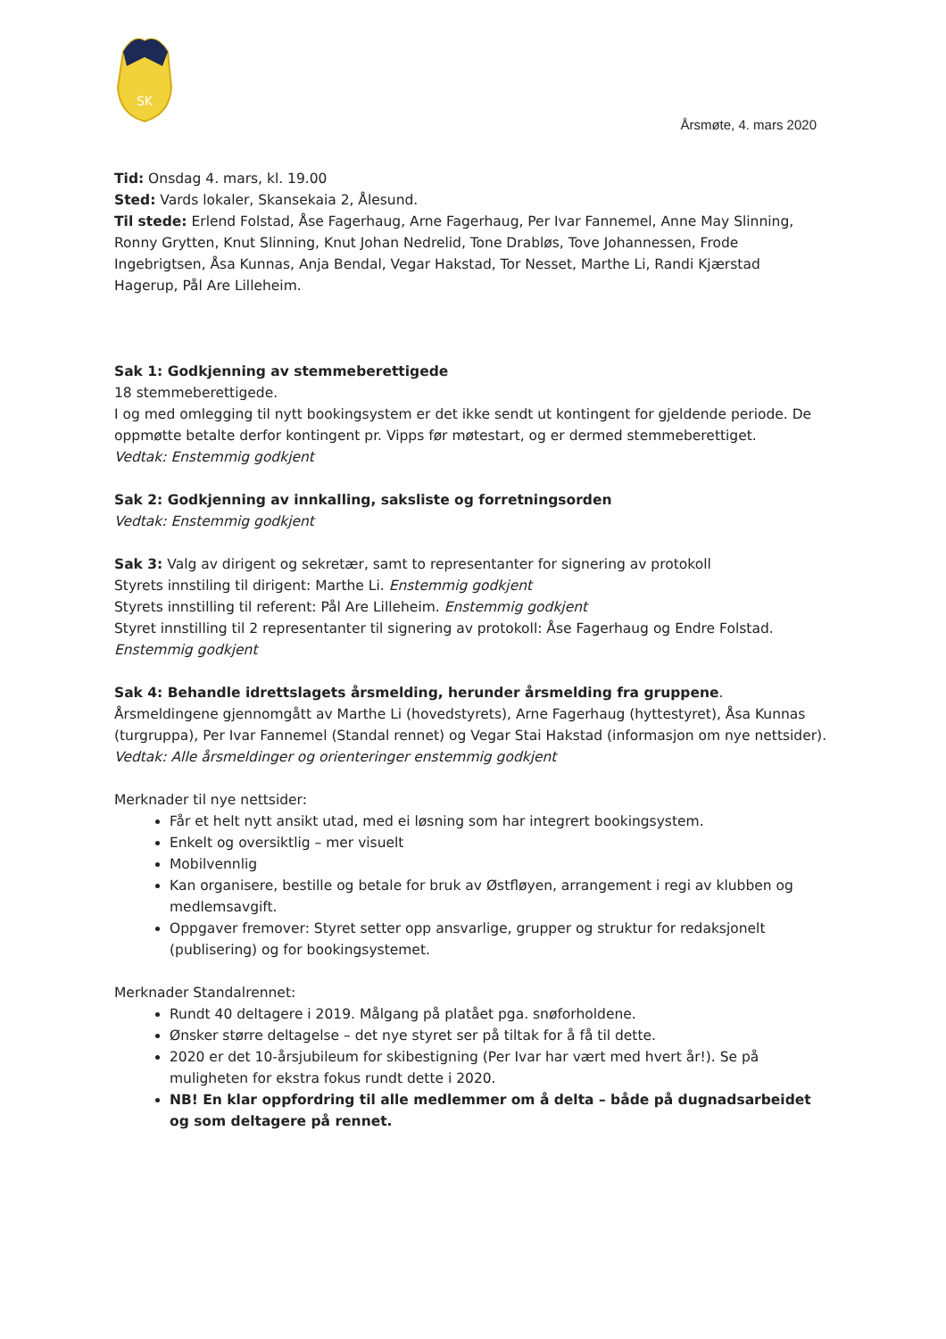SK
Årsmøte, 4. mars 2020
Tid: Onsdag 4. mars, kl. 19.00
Sted: Vards lokaler, Skansekaia 2, Ålesund.
Til stede: Erlend Folstad, Åse Fagerhaug, Arne Fagerhaug, Per Ivar Fannemel, Anne May Slinning, Ronny Grytten, Knut Slinning, Knut Johan Nedrelid, Tone Drabløs, Tove Johannessen, Frode Ingebrigtsen, Åsa Kunnas, Anja Bendal, Vegar Hakstad, Tor Nesset, Marthe Li, Randi Kjærstad Hagerup, Pål Are Lilleheim.
Sak 1: Godkjenning av stemmeberettigede
18 stemmeberettigede.
I og med omlegging til nytt bookingsystem er det ikke sendt ut kontingent for gjeldende periode. De oppmøtte betalte derfor kontingent pr. Vipps før møtestart, og er dermed stemmeberettiget.
Vedtak: Enstemmig godkjent
Sak 2: Godkjenning av innkalling, saksliste og forretningsorden
Vedtak: Enstemmig godkjent
Sak 3: Valg av dirigent og sekretær, samt to representanter for signering av protokoll
Styrets innstiling til dirigent: Marthe Li. Enstemmig godkjent
Styrets innstilling til referent: Pål Are Lilleheim. Enstemmig godkjent
Styret innstilling til 2 representanter til signering av protokoll: Åse Fagerhaug og Endre Folstad. Enstemmig godkjent
Sak 4: Behandle idrettslagets årsmelding, herunder årsmelding fra gruppene.
Årsmeldingene gjennomgått av Marthe Li (hovedstyrets), Arne Fagerhaug (hyttestyret), Åsa Kunnas (turgruppa), Per Ivar Fannemel (Standal rennet) og Vegar Stai Hakstad (informasjon om nye nettsider).
Vedtak: Alle årsmeldinger og orienteringer enstemmig godkjent
Merknader til nye nettsider:
Får et helt nytt ansikt utad, med ei løsning som har integrert bookingsystem.
Enkelt og oversiktlig – mer visuelt
Mobilvennlig
Kan organisere, bestille og betale for bruk av Østfløyen, arrangement i regi av klubben og medlemsavgift.
Oppgaver fremover: Styret setter opp ansvarlige, grupper og struktur for redaksjonelt (publisering) og for bookingsystemet.
Merknader Standalrennet:
Rundt 40 deltagere i 2019. Målgang på platået pga. snøforholdene.
Ønsker større deltagelse – det nye styret ser på tiltak for å få til dette.
2020 er det 10-årsjubileum for skibestigning (Per Ivar har vært med hvert år!). Se på muligheten for ekstra fokus rundt dette i 2020.
NB! En klar oppfordring til alle medlemmer om å delta – både på dugnadsarbeidet og som deltagere på rennet.